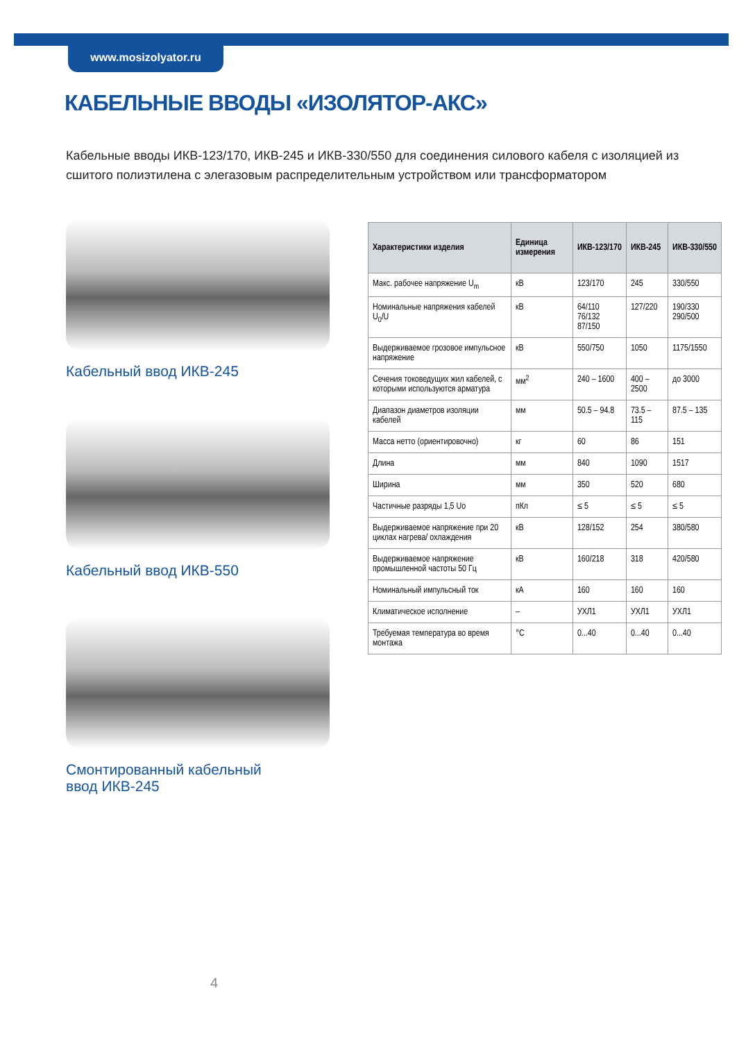www.mosizolyator.ru
КАБЕЛЬНЫЕ ВВОДЫ «ИЗОЛЯТОР-АКС»
Кабельные вводы ИКВ-123/170, ИКВ-245 и ИКВ-330/550 для соединения силового кабеля с изоляцией из сшитого полиэтилена с элегазовым распределительным устройством или трансформатором
Кабельный ввод ИКВ-245
Кабельный ввод ИКВ-550
Смонтированный кабельный
ввод ИКВ-245
| Характеристики изделия | Единица измерения | ИКВ-123/170 | ИКВ-245 | ИКВ-330/550 |
| --- | --- | --- | --- | --- |
| Макс. рабочее напряжение U<sub>m</sub> | кВ | 123/170 | 245 | 330/550 |
| Номинальные напряжения кабелей U<sub>0</sub>/U | кВ | 64/110 76/132 87/150 | 127/220 | 190/330 290/500 |
| Выдерживаемое грозовое импульсное напряжение | кВ | 550/750 | 1050 | 1175/1550 |
| Сечения токоведущих жил кабелей, с которыми используются арматура | мм<sup>2</sup> | 240 – 1600 | 400 – 2500 | до 3000 |
| Диапазон диаметров изоляции кабелей | мм | 50.5 – 94.8 | 73.5 – 115 | 87.5 – 135 |
| Масса нетто (ориентировочно) | кг | 60 | 86 | 151 |
| Длина | мм | 840 | 1090 | 1517 |
| Ширина | мм | 350 | 520 | 680 |
| Частичные разряды 1,5 Uo | пКл | ≤ 5 | ≤ 5 | ≤ 5 |
| Выдерживаемое напряжение при 20 циклах нагрева/ охлаждения | кВ | 128/152 | 254 | 380/580 |
| Выдерживаемое напряжение промышленной частоты 50 Гц | кВ | 160/218 | 318 | 420/580 |
| Номинальный импульсный ток | кА | 160 | 160 | 160 |
| Климатическое исполнение | – | УХЛ1 | УХЛ1 | УХЛ1 |
| Требуемая температура во время монтажа | °С | 0...40 | 0...40 | 0...40 |
4